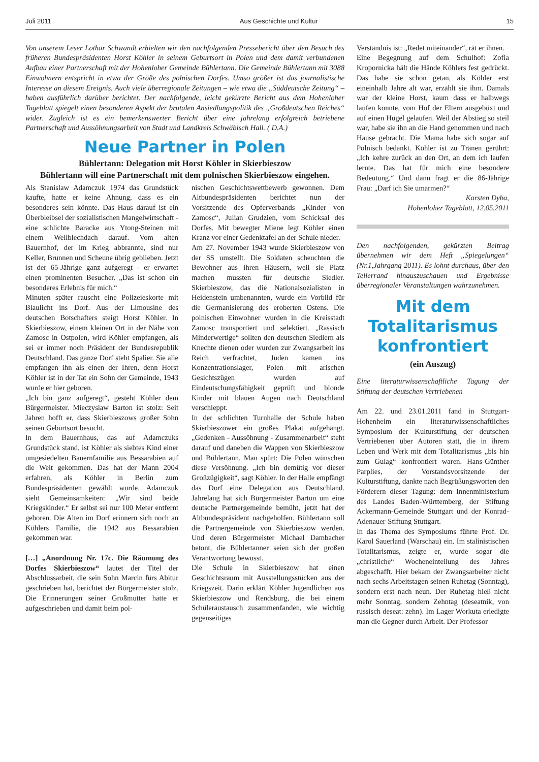Juli 2011 Aus Geschichte und Kultur 15
Von unserem Leser Lothar Schwandt erhielten wir den nachfolgenden Pressebericht über den Besuch des früheren Bundespräsidenten Horst Köhler in seinem Geburtsort in Polen und dem damit verbundenen Aufbau einer Partnerschaft mit der Hohenloher Gemeinde Bühlertann. Die Gemeinde Bühlertann mit 3088 Einwohnern entspricht in etwa der Größe des polnischen Dorfes. Umso größer ist das journalistische Interesse an diesem Ereignis. Auch viele überregionale Zeitungen – wie etwa die „Süddeutsche Zeitung“ – haben ausführlich darüber berichtet. Der nachfolgende, leicht gekürzte Bericht aus dem Hohenloher Tageblatt spiegelt einen besonderen Aspekt der brutalen Ansiedlungspolitik des „Großdeutschen Reiches“ wider. Zugleich ist es ein bemerkenswerter Bericht über eine jahrelang erfolgreich betriebene Partnerschaft und Aussöhnungsarbeit von Stadt und Landkreis Schwäbisch Hall. ( D.A.)
Neue Partner in Polen
Bühlertann: Delegation mit Horst Köhler in Skierbieszow
Bühlertann will eine Partnerschaft mit dem polnischen Skierbieszow eingehen.
Als Stanislaw Adamczuk 1974 das Grundstück kaufte, hatte er keine Ahnung, dass es ein besonderes sein könnte. Das Haus darauf ist ein Überbleibsel der sozialistischen Mangelwirtschaft - eine schlichte Baracke aus Ytong-Steinen mit einem Wellblechdach darauf. Vom alten Bauernhof, der im Krieg abbrannte, sind nur Keller, Brunnen und Scheune übrig geblieben. Jetzt ist der 65-Jährige ganz aufgeregt - er erwartet einen prominenten Besucher. „Das ist schon ein besonderes Erlebnis für mich.“
Minuten später rauscht eine Polizeieskorte mit Blaulicht ins Dorf. Aus der Limousine des deutschen Botschafters steigt Horst Köhler. In Skierbieszow, einem kleinen Ort in der Nähe von Zamosc in Ostpolen, wird Köhler empfangen, als sei er immer noch Präsident der Bundesrepublik Deutschland. Das ganze Dorf steht Spalier. Sie alle empfangen ihn als einen der Ihren, denn Horst Köhler ist in der Tat ein Sohn der Gemeinde, 1943 wurde er hier geboren.
„Ich bin ganz aufgeregt“, gesteht Köhler dem Bürgermeister. Mieczyslaw Barton ist stolz: Seit Jahren hofft er, dass Skierbieszows großer Sohn seinen Geburtsort besucht.
In dem Bauernhaus, das auf Adamczuks Grundstück stand, ist Köhler als siebtes Kind einer umgesiedelten Bauernfamilie aus Bessarabien auf die Welt gekommen. Das hat der Mann 2004 erfahren, als Köhler in Berlin zum Bundespräsidenten gewählt wurde. Adamczuk sieht Gemeinsamkeiten: „Wir sind beide Kriegskinder.“ Er selbst sei nur 100 Meter entfernt geboren. Die Alten im Dorf erinnern sich noch an Köhlers Familie, die 1942 aus Bessarabien gekommen war.
[…] „Anordnung Nr. 17c. Die Räumung des Dorfes Skierbieszow“ lautet der Titel der Abschlussarbeit, die sein Sohn Marcin fürs Abitur geschrieben hat, berichtet der Bürgermeister stolz. Die Erinnerungen seiner Großmutter hatte er aufgeschrieben und damit beim pol-
nischen Geschichtswettbewerb gewonnen. Dem Altbundespräsidenten berichtet nun der Vorsitzende des Opferverbands „Kinder von Zamosc“, Julian Grudzien, vom Schicksal des Dorfes. Mit bewegter Miene legt Köhler einen Kranz vor einer Gedenktafel an der Schule nieder.
Am 27. November 1943 wurde Skierbieszow von der SS umstellt. Die Soldaten scheuchten die Bewohner aus ihren Häusern, weil sie Platz machen mussten für deutsche Siedler. Skierbieszow, das die Nationalsozialisten in Heidenstein umbenannten, wurde ein Vorbild für die Germanisierung des eroberten Ostens. Die polnischen Einwohner wurden in die Kreisstadt Zamosc transportiert und selektiert. „Rassisch Minderwertige“ sollten den deutschen Siedlern als Knechte dienen oder wurden zur Zwangsarbeit ins Reich verfrachtet, Juden kamen ins Konzentrationslager, Polen mit arischen Gesichtszügen wurden auf Eindeutschungsfähigkeit geprüft und blonde Kinder mit blauen Augen nach Deutschland verschleppt.
In der schlichten Turnhalle der Schule haben Skierbieszower ein großes Plakat aufgehängt. „Gedenken - Aussöhnung - Zusammenarbeit“ steht darauf und daneben die Wappen von Skierbieszow und Bühlertann. Man spürt: Die Polen wünschen diese Versöhnung. „Ich bin demütig vor dieser Großzügigkeit“, sagt Köhler. In der Halle empfängt das Dorf eine Delegation aus Deutschland. Jahrelang hat sich Bürgermeister Barton um eine deutsche Partnergemeinde bemüht, jetzt hat der Altbundespräsident nachgeholfen. Bühlertann soll die Partnergemeinde von Skierbieszow werden. Und deren Bürgermeister Michael Dambacher betont, die Bühlertanner seien sich der großen Verantwortung bewusst.
Die Schule in Skierbieszow hat einen Geschichtsraum mit Ausstellungsstücken aus der Kriegszeit. Darin erklärt Köhler Jugendlichen aus Skierbieszow und Rendsburg, die bei einem Schüleraustausch zusammenfanden, wie wichtig gegenseitiges
Verständnis ist: „Redet miteinander“, rät er ihnen.
Eine Begegnung auf dem Schulhof: Zofia Kropornicka hält die Hände Köhlers fest gedrückt. Das habe sie schon getan, als Köhler erst eineinhalb Jahre alt war, erzählt sie ihm. Damals war der kleine Horst, kaum dass er halbwegs laufen konnte, vom Hof der Eltern ausgebüxt und auf einen Hügel gelaufen. Weil der Abstieg so steil war, habe sie ihn an die Hand genommen und nach Hause gebracht. Die Mama habe sich sogar auf Polnisch bedankt. Köhler ist zu Tränen gerührt: „Ich kehre zurück an den Ort, an dem ich laufen lernte. Das hat für mich eine besondere Bedeutung.“ Und dann fragt er die 86-Jährige Frau: „Darf ich Sie umarmen?“
Karsten Dyba,
Hohenloher Tageblatt, 12.05.2011
Den nachfolgenden, gekürzten Beitrag übernehmen wir dem Heft „Spiegelungen“ (Nr.1,Jahrgang 2011). Es lohnt durchaus, über den Tellerrand hinauszuschauen und Ergebnisse überregionaler Veranstaltungen wahrzunehmen.
Mit dem Totalitarismus konfrontiert
(ein Auszug)
Eine literaturwissenschaftliche Tagung der Stiftung der deutschen Vertriebenen
Am 22. und 23.01.2011 fand in Stuttgart-Hohenheim ein literaturwissenschaftliches Symposium der Kulturstiftung der deutschen Vertriebenen über Autoren statt, die in ihrem Leben und Werk mit dem Totalitarismus „bis hin zum Gulag“ konfrontiert waren. Hans-Günther Parplies, der Vorstandsvorsitzende der Kulturstiftung, dankte nach Begrüßungsworten den Förderern dieser Tagung: dem Innenministerium des Landes Baden-Württemberg, der Stiftung Ackermann-Gemeinde Stuttgart und der Konrad-Adenauer-Stiftung Stuttgart.
In das Thema des Symposiums führte Prof. Dr. Karol Sauerland (Warschau) ein. Im stalinistischen Totalitarismus, zeigte er, wurde sogar die „christliche“ Wocheneinteilung des Jahres abgeschafft. Hier bekam der Zwangsarbeiter nicht nach sechs Arbeitstagen seinen Ruhetag (Sonntag), sondern erst nach neun. Der Ruhetag hieß nicht mehr Sonntag, sondern Zehntag (deseatnik, von russisch deseat: zehn). Im Lager Workuta erledigte man die Gegner durch Arbeit. Der Professor